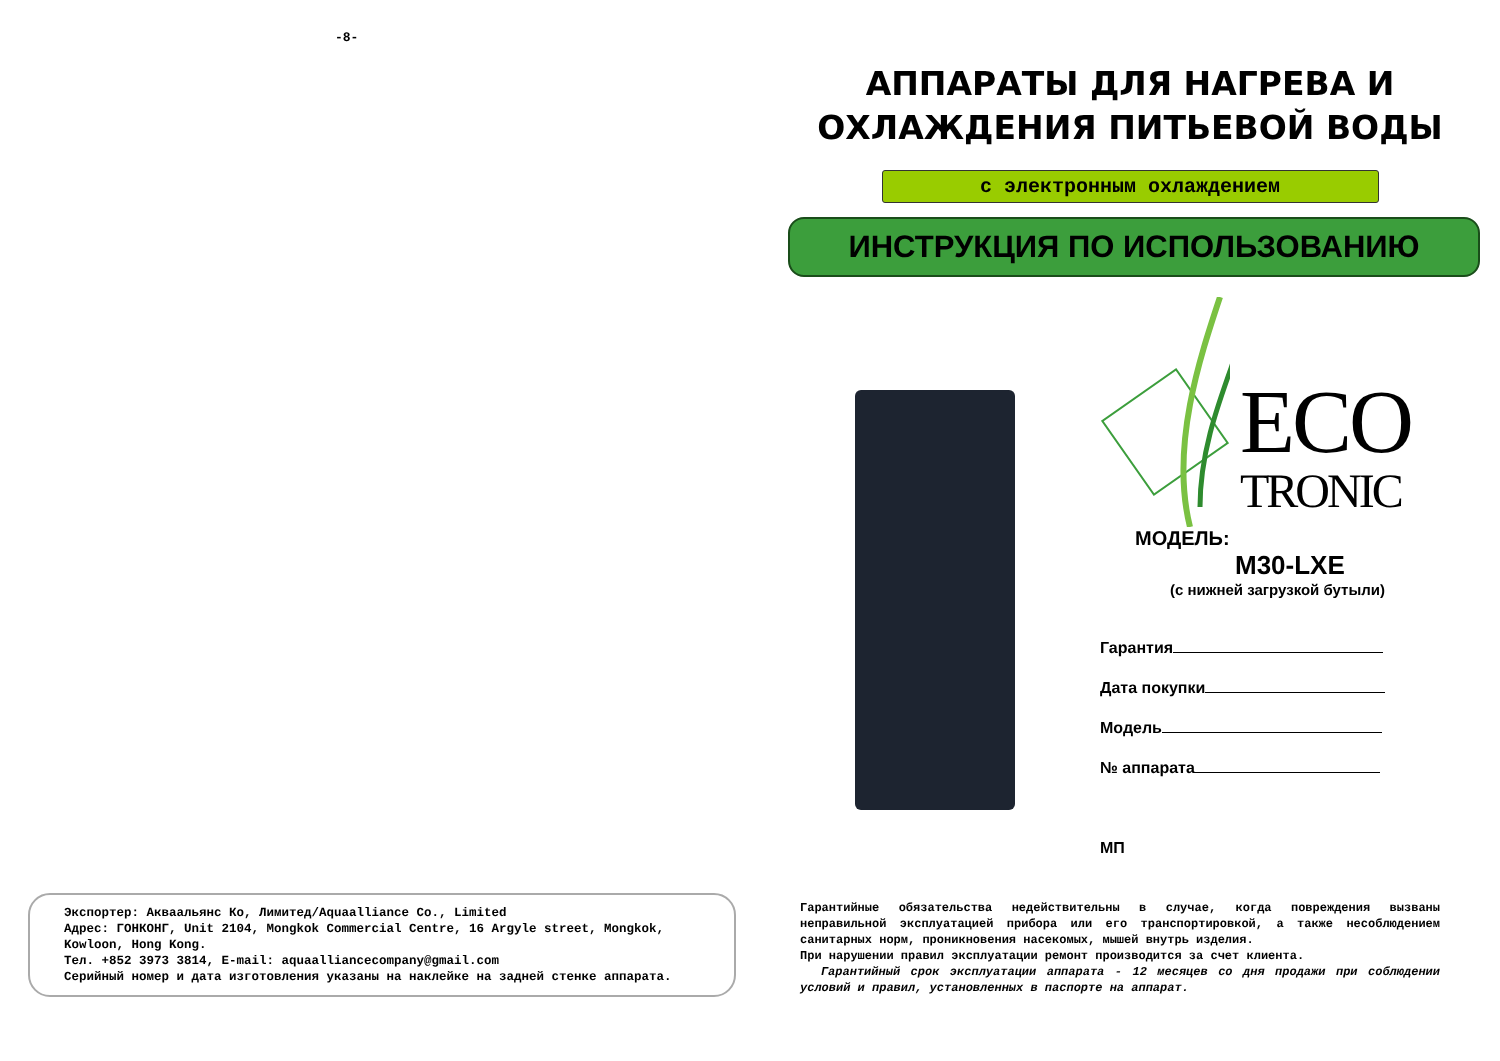-8-
Экспортер: Акваальянс Ко, Лимитед/Aquaalliance Co., Limited
Адрес: ГОНКОНГ, Unit 2104, Mongkok Commercial Centre, 16 Argyle street, Mongkok, Kowloon, Hong Kong.
Тел. +852 3973 3814, E-mail: aquaalliancecompany@gmail.com
Серийный номер и дата изготовления указаны на наклейке на задней стенке аппарата.
АППАРАТЫ ДЛЯ НАГРЕВА И
ОХЛАЖДЕНИЯ ПИТЬЕВОЙ ВОДЫ
с электронным охлаждением
ИНСТРУКЦИЯ ПО ИСПОЛЬЗОВАНИЮ
ECO
TRONIC
МОДЕЛЬ:
M30-LXE
(с нижней загрузкой бутыли)
Гарантия
Дата покупки
Модель
№ аппарата
МП
Гарантийные обязательства недействительны в случае, когда повреждения вызваны неправильной эксплуатацией прибора или его транспортировкой, а также несоблюдением санитарных норм, проникновения насекомых, мышей внутрь изделия.
При нарушении правил эксплуатации ремонт производится за счет клиента.
Гарантийный срок эксплуатации аппарата - 12 месяцев со дня продажи при соблюдении условий и правил, установленных в паспорте на аппарат.